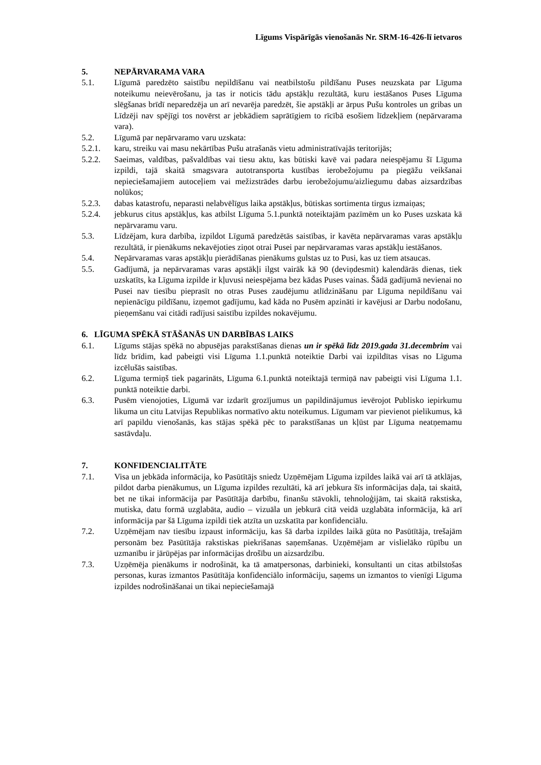Līgums Vispārīgās vienošanās Nr. SRM-16-426-lī ietvaros
5. NEPĀRVARAMA VARA
5.1. Līgumā paredzēto saistību nepildīšanu vai neatbilstošu pildīšanu Puses neuzskata par Līguma noteikumu neievērošanu, ja tas ir noticis tādu apstākļu rezultātā, kuru iestāšanos Puses Līguma slēgšanas brīdī neparedzēja un arī nevarēja paredzēt, šie apstākļi ar ārpus Pušu kontroles un gribas un Līdzēji nav spējīgi tos novērst ar jebkādiem saprātīgiem to rīcībā esošiem līdzekļiem (nepārvarama vara).
5.2. Līgumā par nepārvaramo varu uzskata:
5.2.1. karu, streiku vai masu nekārtības Pušu atrašanās vietu administratīvajās teritorijās;
5.2.2. Saeimas, valdības, pašvaldības vai tiesu aktu, kas būtiski kavē vai padara neiespējamu šī Līguma izpildi, tajā skaitā smagsvara autotransporta kustības ierobežojumu pa piegāžu veikšanai nepieciešamajiem autoceļiem vai mežizstrādes darbu ierobežojumu/aizliegumu dabas aizsardzības nolūkos;
5.2.3. dabas katastrofu, neparasti nelabvēlīgus laika apstākļus, būtiskas sortimenta tirgus izmaiņas;
5.2.4. jebkurus citus apstākļus, kas atbilst Līguma 5.1.punktā noteiktajām pazīmēm un ko Puses uzskata kā nepārvaramu varu.
5.3. Līdzējam, kura darbība, izpildot Līgumā paredzētās saistības, ir kavēta nepārvaramas varas apstākļu rezultātā, ir pienākums nekavējoties ziņot otrai Pusei par nepārvaramas varas apstākļu iestāšanos.
5.4. Nepārvaramas varas apstākļu pierādīšanas pienākums gulstas uz to Pusi, kas uz tiem atsaucas.
5.5. Gadījumā, ja nepārvaramas varas apstākļi ilgst vairāk kā 90 (deviņdesmit) kalendārās dienas, tiek uzskatīts, ka Līguma izpilde ir kļuvusi neiespējama bez kādas Puses vainas. Šādā gadījumā nevienai no Pusei nav tiesību pieprasīt no otras Puses zaudējumu atlīdzināšanu par Līguma nepildīšanu vai nepienācīgu pildīšanu, izņemot gadījumu, kad kāda no Pusēm apzināti ir kavējusi ar Darbu nodošanu, pieņemšanu vai citādi radījusi saistību izpildes nokavējumu.
6. LĪGUMA SPĒKĀ STĀŠANĀS UN DARBĪBAS LAIKS
6.1. Līgums stājas spēkā no abpusējas parakstīšanas dienas un ir spēkā līdz 2019.gada 31.decembrim vai līdz brīdim, kad pabeigti visi Līguma 1.1.punktā noteiktie Darbi vai izpildītas visas no Līguma izcēlušās saistības.
6.2. Līguma termiņš tiek pagarināts, Līguma 6.1.punktā noteiktajā termiņā nav pabeigti visi Līguma 1.1. punktā noteiktie darbi.
6.3. Pusēm vienojoties, Līgumā var izdarīt grozījumus un papildinājumus ievērojot Publisko iepirkumu likuma un citu Latvijas Republikas normatīvo aktu noteikumus. Līgumam var pievienot pielikumus, kā arī papildu vienošanās, kas stājas spēkā pēc to parakstīšanas un kļūst par Līguma neatņemamu sastāvdaļu.
7. KONFIDENCIALITĀTE
7.1. Visa un jebkāda informācija, ko Pasūtītājs sniedz Uzņēmējam Līguma izpildes laikā vai arī tā atklājas, pildot darba pienākumus, un Līguma izpildes rezultāti, kā arī jebkura šīs informācijas daļa, tai skaitā, bet ne tikai informācija par Pasūtītāja darbību, finanšu stāvokli, tehnoloģijām, tai skaitā rakstiska, mutiska, datu formā uzglabāta, audio – vizuāla un jebkurā citā veidā uzglabāta informācija, kā arī informācija par šā Līguma izpildi tiek atzīta un uzskatīta par konfidenciālu.
7.2. Uzņēmējam nav tiesību izpaust informāciju, kas šā darba izpildes laikā gūta no Pasūtītāja, trešajām personām bez Pasūtītāja rakstiskas piekrišanas saņemšanas. Uzņēmējam ar vislielāko rūpību un uzmanību ir jārūpējas par informācijas drošību un aizsardzību.
7.3. Uzņēmēja pienākums ir nodrošināt, ka tā amatpersonas, darbinieki, konsultanti un citas atbilstošas personas, kuras izmantos Pasūtītāja konfidenciālo informāciju, saņems un izmantos to vienīgi Līguma izpildes nodrošināšanai un tikai nepieciešamajā